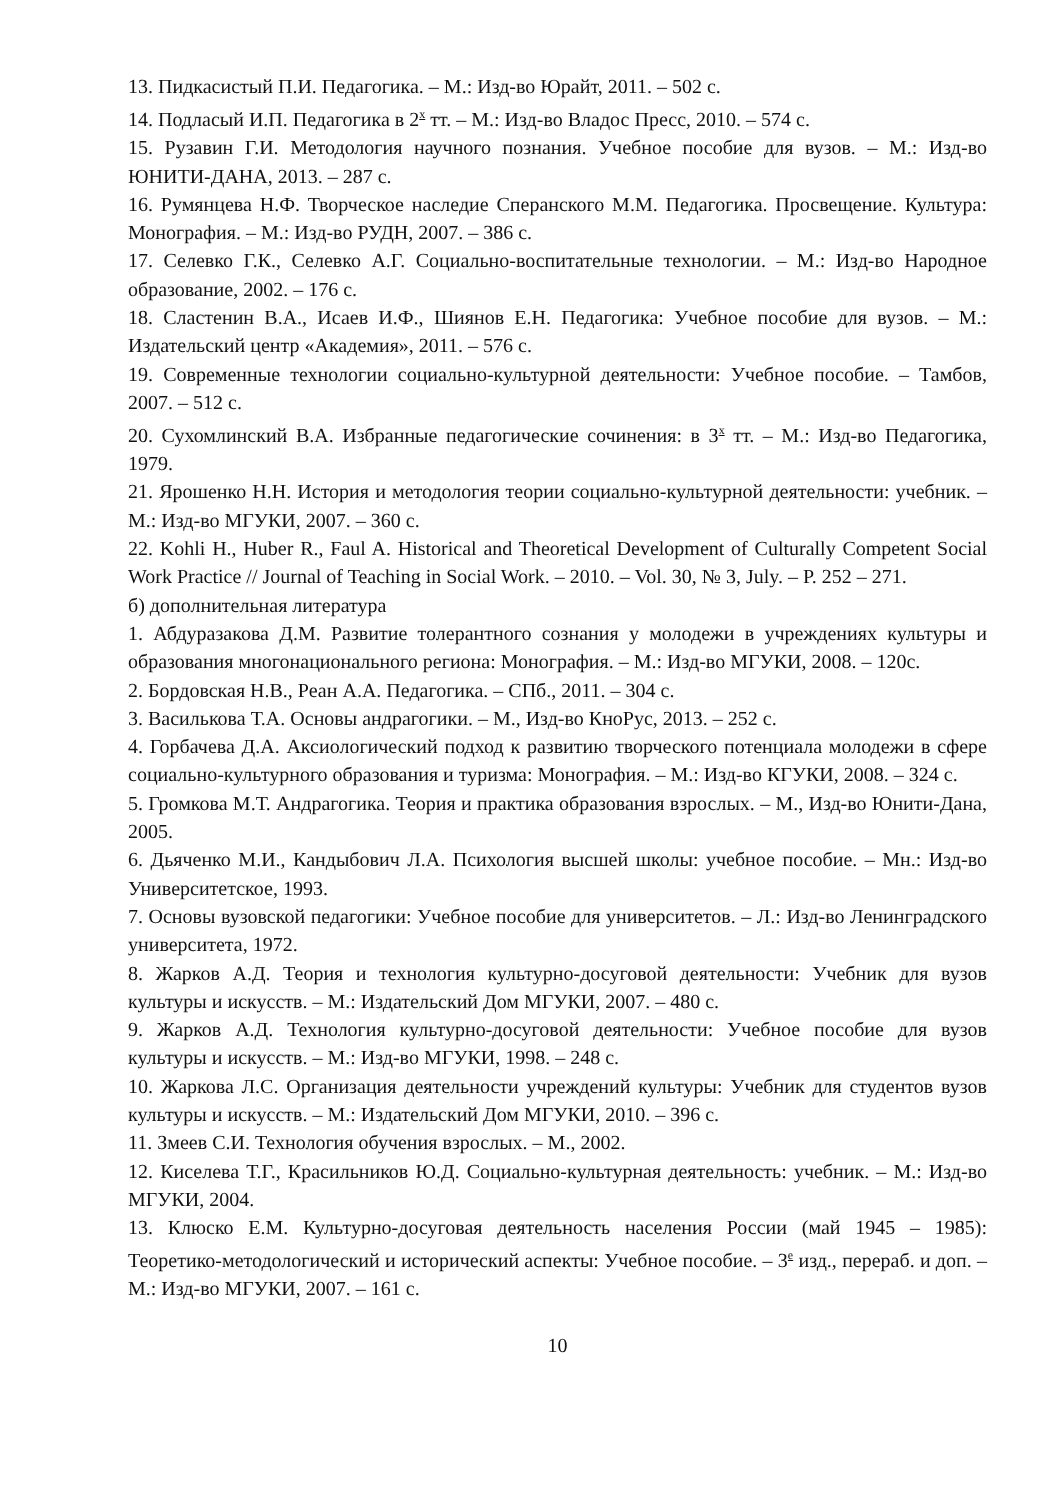13. Пидкасистый П.И. Педагогика. – М.: Изд-во Юрайт, 2011. – 502 с.
14. Подласый И.П. Педагогика в 2<sup>х</sup> тт. – М.: Изд-во Владос Пресс, 2010. – 574 с.
15. Рузавин Г.И. Методология научного познания. Учебное пособие для вузов. – М.: Изд-во ЮНИТИ-ДАНА, 2013. – 287 с.
16. Румянцева Н.Ф. Творческое наследие Сперанского М.М. Педагогика. Просвещение. Культура: Монография. – М.: Изд-во РУДН, 2007. – 386 с.
17. Селевко Г.К., Селевко А.Г. Социально-воспитательные технологии. – М.: Изд-во Народное образование, 2002. – 176 с.
18. Сластенин В.А., Исаев И.Ф., Шиянов Е.Н. Педагогика: Учебное пособие для вузов. – М.: Издательский центр «Академия», 2011. – 576 с.
19. Современные технологии социально-культурной деятельности: Учебное пособие. – Тамбов, 2007. – 512 с.
20. Сухомлинский В.А. Избранные педагогические сочинения: в 3<sup>х</sup> тт. – М.: Изд-во Педагогика, 1979.
21. Ярошенко Н.Н. История и методология теории социально-культурной деятельности: учебник. – М.: Изд-во МГУКИ, 2007. – 360 с.
22. Kohli H., Huber R., Faul A. Historical and Theoretical Development of Culturally Competent Social Work Practice // Journal of Teaching in Social Work. – 2010. – Vol. 30, № 3, July. – P. 252 – 271.
б) дополнительная литература
1. Абдуразакова Д.М. Развитие толерантного сознания у молодежи в учреждениях культуры и образования многонационального региона: Монография. – М.: Изд-во МГУКИ, 2008. – 120с.
2. Бордовская Н.В., Реан А.А. Педагогика. – СПб., 2011. – 304 с.
3. Василькова Т.А. Основы андрагогики. – М., Изд-во КноРус, 2013. – 252 с.
4. Горбачева Д.А. Аксиологический подход к развитию творческого потенциала молодежи в сфере социально-культурного образования и туризма: Монография. – М.: Изд-во КГУКИ, 2008. – 324 с.
5. Громкова М.Т. Андрагогика. Теория и практика образования взрослых. – М., Изд-во Юнити-Дана, 2005.
6. Дьяченко М.И., Кандыбович Л.А. Психология высшей школы: учебное пособие. – Мн.: Изд-во Университетское, 1993.
7. Основы вузовской педагогики: Учебное пособие для университетов. – Л.: Изд-во Ленинградского университета, 1972.
8. Жарков А.Д. Теория и технология культурно-досуговой деятельности: Учебник для вузов культуры и искусств. – М.: Издательский Дом МГУКИ, 2007. – 480 с.
9. Жарков А.Д. Технология культурно-досуговой деятельности: Учебное пособие для вузов культуры и искусств. – М.: Изд-во МГУКИ, 1998. – 248 с.
10. Жаркова Л.С. Организация деятельности учреждений культуры: Учебник для студентов вузов культуры и искусств. – М.: Издательский Дом МГУКИ, 2010. – 396 с.
11. Змеев С.И. Технология обучения взрослых. – М., 2002.
12. Киселева Т.Г., Красильников Ю.Д. Социально-культурная деятельность: учебник. – М.: Изд-во МГУКИ, 2004.
13. Клюско Е.М. Культурно-досуговая деятельность населения России (май 1945 – 1985): Теоретико-методологический и исторический аспекты: Учебное пособие. – 3<sup>е</sup> изд., перераб. и доп. – М.: Изд-во МГУКИ, 2007. – 161 с.
10